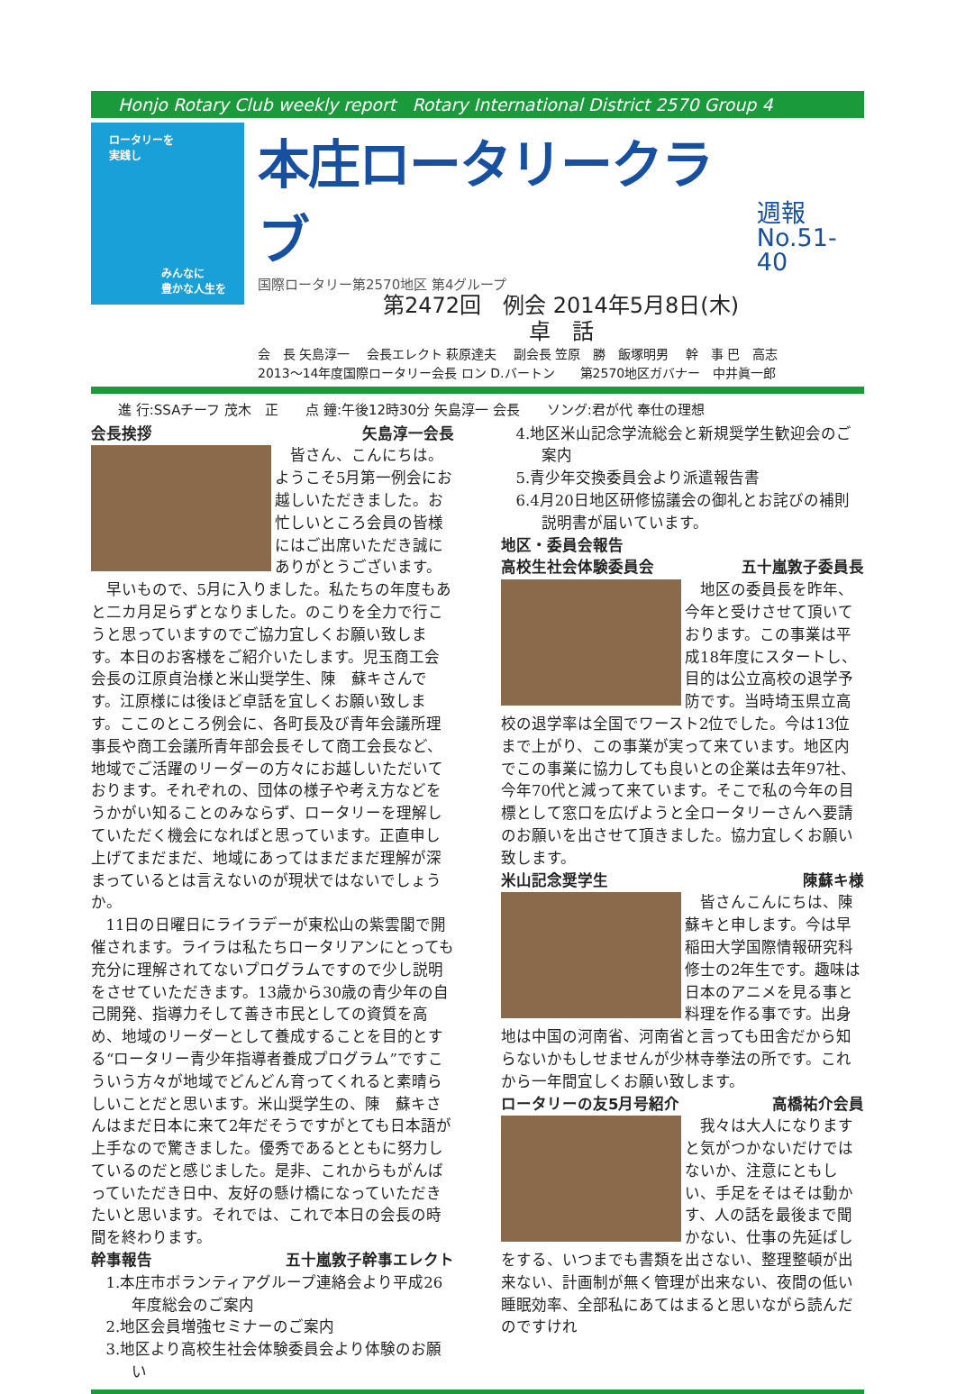Honjo Rotary Club weekly report Rotary International District 2570 Group 4
ロータリーを
実践し
みんなに
豊かな人生を
本庄ロータリークラブ
週報
No.51-40
国際ロータリー第2570地区 第4グループ
第2472回　例会 2014年5月8日(木)
卓　話
会　長 矢島淳一　 会長エレクト 萩原達夫　 副会長 笠原　勝　飯塚明男　 幹　事 巴　高志
2013～14年度国際ロータリー会長 ロン D.バートン　　第2570地区ガバナー　中井眞一郎
進 行:SSAチーフ 茂木　正　　点 鐘:午後12時30分 矢島淳一 会長　　ソング:君が代 奉仕の理想
会長挨拶 矢島淳一会長
皆さん、こんにちは。ようこそ5月第一例会にお越しいただきました。お忙しいところ会員の皆様にはご出席いただき誠にありがとうございます。
早いもので、5月に入りました。私たちの年度もあと二カ月足らずとなりました。のこりを全力で行こうと思っていますのでご協力宜しくお願い致します。本日のお客様をご紹介いたします。児玉商工会会長の江原貞治様と米山奨学生、陳　蘇キさんです。江原様には後ほど卓話を宜しくお願い致します。ここのところ例会に、各町長及び青年会議所理事長や商工会議所青年部会長そして商工会長など、地域でご活躍のリーダーの方々にお越しいただいております。それぞれの、団体の様子や考え方などをうかがい知ることのみならず、ロータリーを理解していただく機会になればと思っています。正直申し上げてまだまだ、地域にあってはまだまだ理解が深まっているとは言えないのが現状ではないでしょうか。
11日の日曜日にライラデーが東松山の紫雲閣で開催されます。ライラは私たちロータリアンにとっても充分に理解されてないプログラムですので少し説明をさせていただきます。13歳から30歳の青少年の自己開発、指導力そして善き市民としての資質を高め、地域のリーダーとして養成することを目的とする“ロータリー青少年指導者養成プログラム”ですこういう方々が地域でどんどん育ってくれると素晴らしいことだと思います。米山奨学生の、陳　蘇キさんはまだ日本に来て2年だそうですがとても日本語が上手なので驚きました。優秀であるとともに努力しているのだと感じました。是非、これからもがんばっていただき日中、友好の懸け橋になっていただきたいと思います。それでは、これで本日の会長の時間を終わります。
幹事報告 五十嵐敦子幹事エレクト
1.本庄市ボランティアグループ連絡会より平成26年度総会のご案内
2.地区会員増強セミナーのご案内
3.地区より高校生社会体験委員会より体験のお願い
4.地区米山記念学流総会と新規奨学生歓迎会のご案内
5.青少年交換委員会より派遣報告書
6.4月20日地区研修協議会の御礼とお詫びの補則説明書が届いています。
地区・委員会報告
高校生社会体験委員会 五十嵐敦子委員長
地区の委員長を昨年、今年と受けさせて頂いております。この事業は平成18年度にスタートし、目的は公立高校の退学予防です。当時埼玉県立高校の退学率は全国でワースト2位でした。今は13位まで上がり、この事業が実って来ています。地区内でこの事業に協力しても良いとの企業は去年97社、今年70代と減って来ています。そこで私の今年の目標として窓口を広げようと全ロータリーさんへ要請のお願いを出させて頂きました。協力宜しくお願い致します。
米山記念奨学生 陳蘇キ様
皆さんこんにちは、陳蘇キと申します。今は早稲田大学国際情報研究科修士の2年生です。趣味は日本のアニメを見る事と料理を作る事です。出身地は中国の河南省、河南省と言っても田舎だから知らないかもしせませんが少林寺拳法の所です。これから一年間宜しくお願い致します。
ロータリーの友5月号紹介 高橋祐介会員
我々は大人になりますと気がつかないだけではないか、注意にともしい、手足をそはそは動かす、人の話を最後まで聞かない、仕事の先延ばしをする、いつまでも書類を出さない、整理整頓が出来ない、計画制が無く管理が出来ない、夜間の低い睡眠効率、全部私にあてはまると思いながら読んだのですけれ